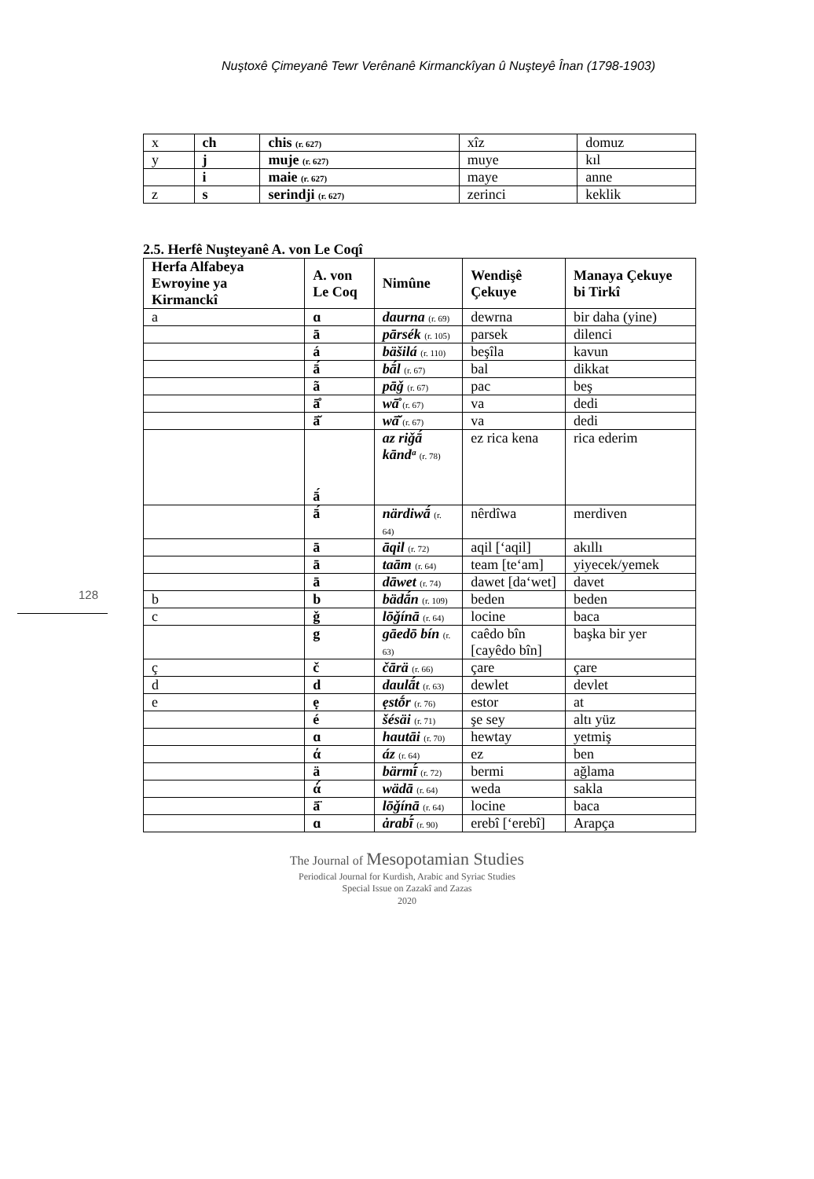Nuştoxê Çimeyanê Tewr Verênanê Kirmanckîyan û Nuşteyê Înan (1798-1903)
| x | ch | chis (r. 627) | xîz | domuz |
| y | j | muje (r. 627) | muye | kıl |
| | i | maie (r. 627) | maye | anne |
| z | s | serindji (r. 627) | zerinci | keklik |
2.5. Herfê Nuşteyanê A. von Le Coqî
| Herfa Alfabeya Ewroyine ya Kirmanckî | A. von Le Coq | Nimûne | Wendişê Çekuye | Manaya Çekuye bi Tirkî |
| --- | --- | --- | --- | --- |
| a | ɑ | daurna (r. 69) | dewrna | bir daha (yine) |
| | ā | pārsék (r. 105) | parsek | dilenci |
| | á | bäšilá (r. 110) | beşîla | kavun |
| | ā́ | bā́l (r. 67) | bal | dikkat |
| | ã | pāǧ (r. 67) | pac | beş |
| | ā̊ | wā̊ (r. 67) | va | dedi |
| | ā̆ | wā̆ (r. 67) | va | dedi |
| | ā́ | az riǧā́ kāndᵃ (r. 78) | ez rica kena | rica ederim |
| | ā́ | närdiwā́ (r. 64) | nêrdîwa | merdiven |
| | ā | āqil (r. 72) | aqil [‘aqil] | akıllı |
| | ā | taām (r. 64) | team [te‘am] | yiyecek/yemek |
| | ā | dāwet (r. 74) | dawet [da‘wet] | davet |
| b | b | bädā́n (r. 109) | beden | beden |
| c | ǧ | lōǧínā (r. 64) | locine | baca |
| | g | gāedō bín (r. 63) | caêdo bîn [cayêdo bîn] | başka bir yer |
| ç | č | čārä (r. 66) | çare | çare |
| d | d | daulā́t (r. 63) | dewlet | devlet |
| e | ẹ | ẹstṓr (r. 76) | estor | at |
| | é | šésäi (r. 71) | şe sey | altı yüz |
| | ɑ | hautāi (r. 70) | hewtay | yetmiş |
| | ά | áz (r. 64) | ez | ben |
| | ä | bärmī́ (r. 72) | bermi | ağlama |
| | ά́ | wädā (r. 64) | weda | sakla |
| | ā̈ | lōǧínā (r. 64) | locine | baca |
| | ɑ | ȧrabī́ (r. 90) | erebî [‘erebî] | Arapça |
128
The Journal of Mesopotamian Studies
Periodical Journal for Kurdish, Arabic and Syriac Studies
Special Issue on Zazakî and Zazas
2020